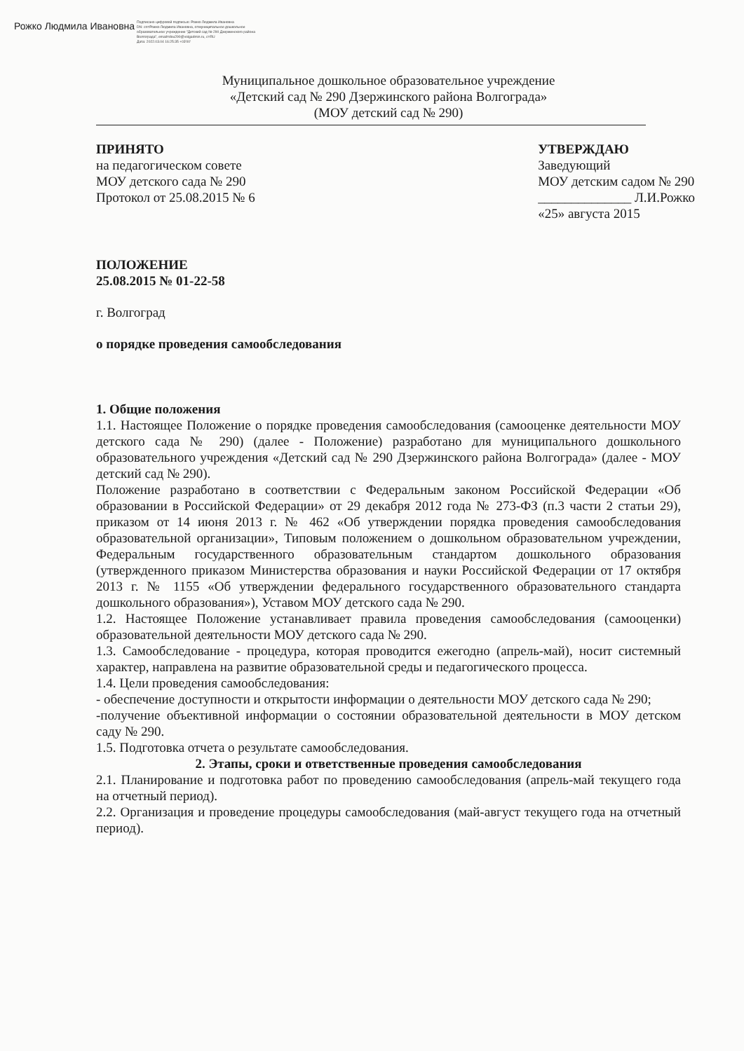Рожко Людмила Ивановна
Подписано цифровой подписью: Рожко Людмила Ивановна
DN: cn=Рожко Людмила Ивановна, o=муниципальное дошкольное образовательное учреждение "Детский сад № 290 Дзержинского района Волгограда", email=dou290@volgadmin.ru, c=RU
Дата: 2022.03.04 16:25:35 +03'00'
Муниципальное дошкольное образовательное учреждение
«Детский сад № 290 Дзержинского района Волгограда»
(МОУ детский сад № 290)
ПРИНЯТО
на педагогическом совете
МОУ детского сада № 290
Протокол от 25.08.2015 № 6
УТВЕРЖДАЮ
Заведующий
МОУ детским садом № 290
______________ Л.И.Рожко
«25» августа 2015
ПОЛОЖЕНИЕ
25.08.2015 № 01-22-58
г. Волгоград
о порядке проведения самообследования
1. Общие положения
1.1. Настоящее Положение о порядке проведения самообследования (самооценке деятельности МОУ детского сада № 290) (далее - Положение) разработано для муниципального дошкольного образовательного учреждения «Детский сад № 290 Дзержинского района Волгограда» (далее - МОУ детский сад № 290).
Положение разработано в соответствии с Федеральным законом Российской Федерации «Об образовании в Российской Федерации» от 29 декабря 2012 года № 273-ФЗ (п.3 части 2 статьи 29), приказом от 14 июня 2013 г. № 462 «Об утверждении порядка проведения самообследования образовательной организации», Типовым положением о дошкольном образовательном учреждении, Федеральным государственного образовательным стандартом дошкольного образования (утвержденного приказом Министерства образования и науки Российской Федерации от 17 октября 2013 г. № 1155 «Об утверждении федерального государственного образовательного стандарта дошкольного образования»), Уставом МОУ детского сада № 290.
1.2. Настоящее Положение устанавливает правила проведения самообследования (самооценки) образовательной деятельности МОУ детского сада № 290.
1.3. Самообследование - процедура, которая проводится ежегодно (апрель-май), носит системный характер, направлена на развитие образовательной среды и педагогического процесса.
1.4. Цели проведения самообследования:
- обеспечение доступности и открытости информации о деятельности МОУ детского сада № 290;
-получение объективной информации о состоянии образовательной деятельности в МОУ детском саду № 290.
1.5. Подготовка отчета о результате самообследования.
2. Этапы, сроки и ответственные проведения самообследования
2.1. Планирование и подготовка работ по проведению самообследования (апрель-май текущего года на отчетный период).
2.2. Организация и проведение процедуры самообследования (май-август текущего года на отчетный период).